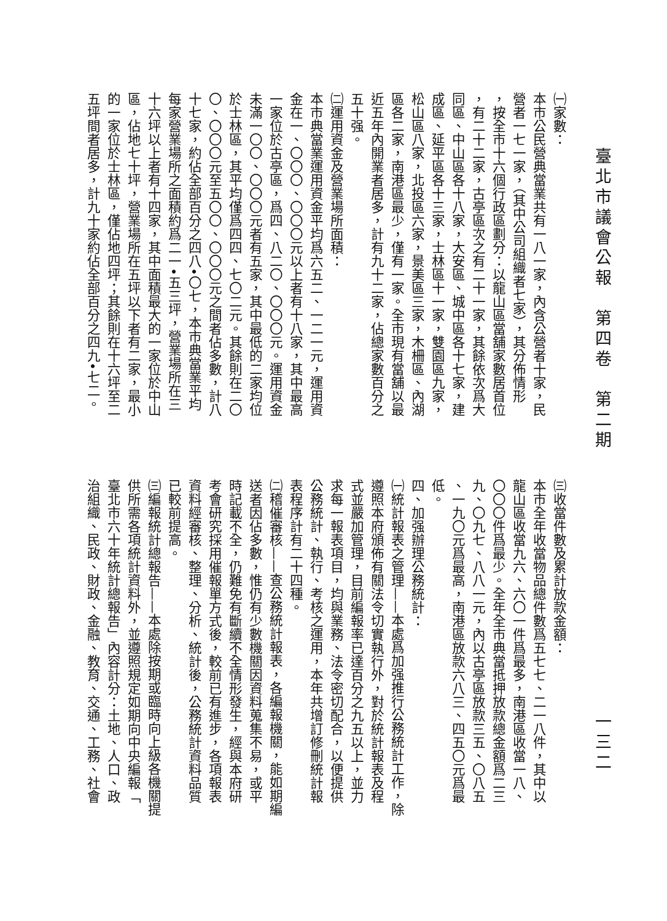臺北市議會公報　第四卷　第二期
一三二
㈠家數：
本市公民營典當業共有一八一家，內含公營者十家，民
營者一七一家，（其中公司組織者七家），其分佈情形
，按全市十六個行政區劃分：以龍山區當舖家數居首位
，有二十二家，古亭區次之有二十一家，其餘依次爲大
同區、中山區各十八家，大安區、城中區各十七家，建
成區、延平區各十三家，士林區十一家，雙園區九家，
松山區八家，北投區六家，景美區三家，木柵區、內湖
區各二家，南港區最少，僅有一家。全市現有當舖以最
近五年內開業者居多，計有九十二家，佔總家數百分之
五十强。
㈡運用資金及營業場所面積：
本市典當業運用資金平均爲六五二、一二一元，運用資
金在一、〇〇〇、〇〇〇元以上者有十八家，其中最高
一家位於古亭區，爲四、八二〇、〇〇〇元。運用資金
未滿一〇〇、〇〇〇元者有五家，其中最低的二家均位
於士林區，其平均僅爲四四、七〇二元。其餘則在二〇
〇、〇〇〇元至五〇〇、〇〇〇元之間者佔多數，計八
十七家，約佔全部百分之四八•〇七，本市典當業平均
每家營業場所之面積約爲二一•五三坪，營業場所在三
十六坪以上者有十四家，其中面積最大的一家位於中山
區，佔地七十坪，營業場所在五坪以下者有二家，最小
的一家位於士林區，僅佔地四坪；其餘則在十六坪至二
五坪間者居多，計九十家約佔全部百分之四九•七二。
㈢收當件數及累計放款金額：
本市全年收當物品總件數爲五七七、二一八件，其中以
龍山區收當九六、六〇一件爲最多，南港區收當一八、
〇〇〇件爲最少。全年全市典當抵押放款總金額爲二三
九、〇九七、八八一元，內以古亭區放款三五、〇八五
、一九〇元爲最高，南港區放款六八三、四五〇元爲最
低。
四、加强辦理公務統計：
㈠統計報表之管理——本處爲加强推行公務統計工作，除
遵照本府頒佈有關法令切實執行外，對於統計報表及程
式並嚴加管理，目前編報率已達百分之九五以上，並力
求每一報表項目，均與業務、法令密切配合，以便提供
公務統計、執行、考核之運用，本年共增訂修刪統計報
表程序計有二十四種。
㈡稽催審核——查公務統計報表，各編報機關，能如期編
送者因佔多數，惟仍有少數機關因資料蒐集不易，或平
時記載不全，仍難免有斷續不全情形發生，經與本府研
考會研究採用催報單方式後，較前已有進步，各項報表
資料經審核、整理、分析、統計後，公務統計資料品質
已較前提高。
㈢編報統計總報告——本處除按期或臨時向上級各機關提
供所需各項統計資料外，並遵照規定如期向中央編報「
臺北市六十年統計總報告」內容計分：土地、人口、政
治組織、民政、財政、金融、教育、交通、工務、社會